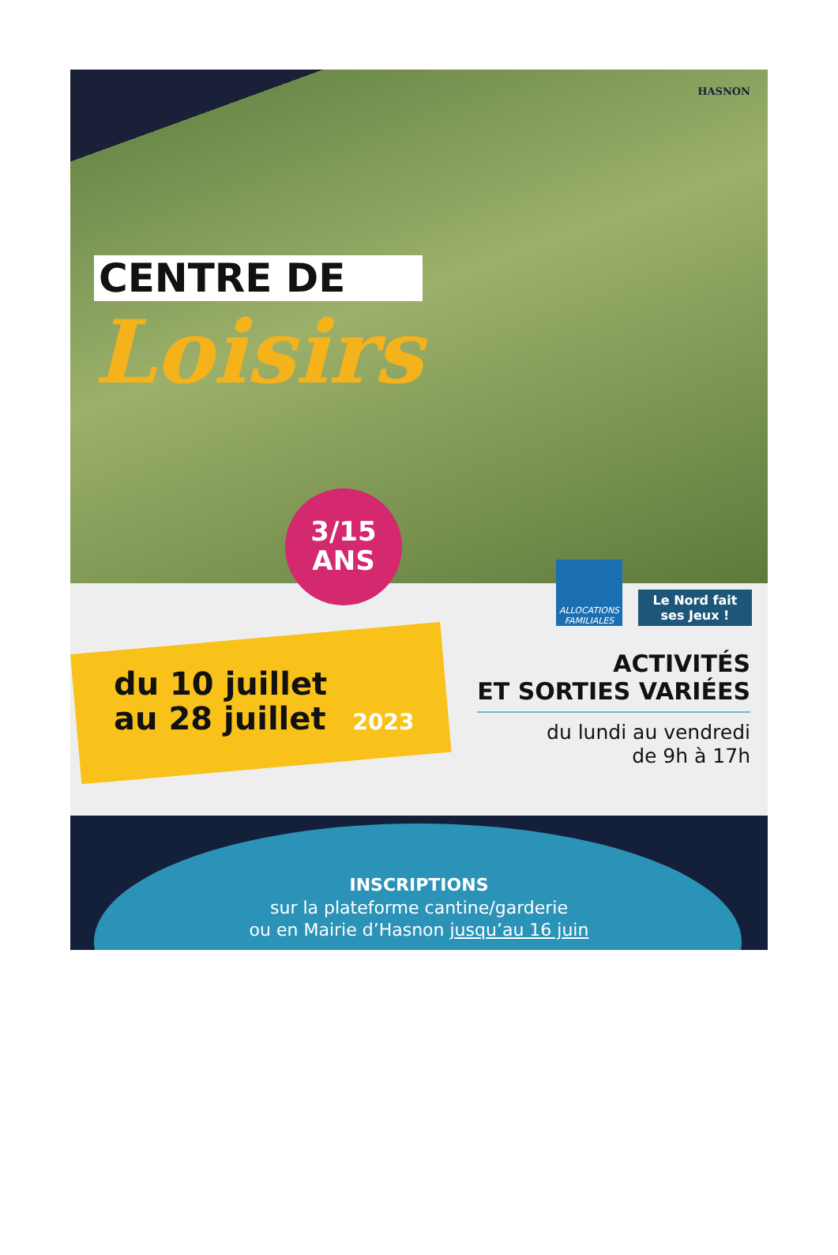HASNON
CENTRE DE
Loisirs
3/15
ANS
ALLOCATIONS FAMILIALES
Le Nord fait ses Jeux !
du 10 juillet
au 28 juillet 2023
ACTIVITÉS
ET SORTIES VARIÉES
du lundi au vendredi
de 9h à 17h
INSCRIPTIONS
sur la plateforme cantine/garderie
ou en Mairie d’Hasnon jusqu’au 16 juin